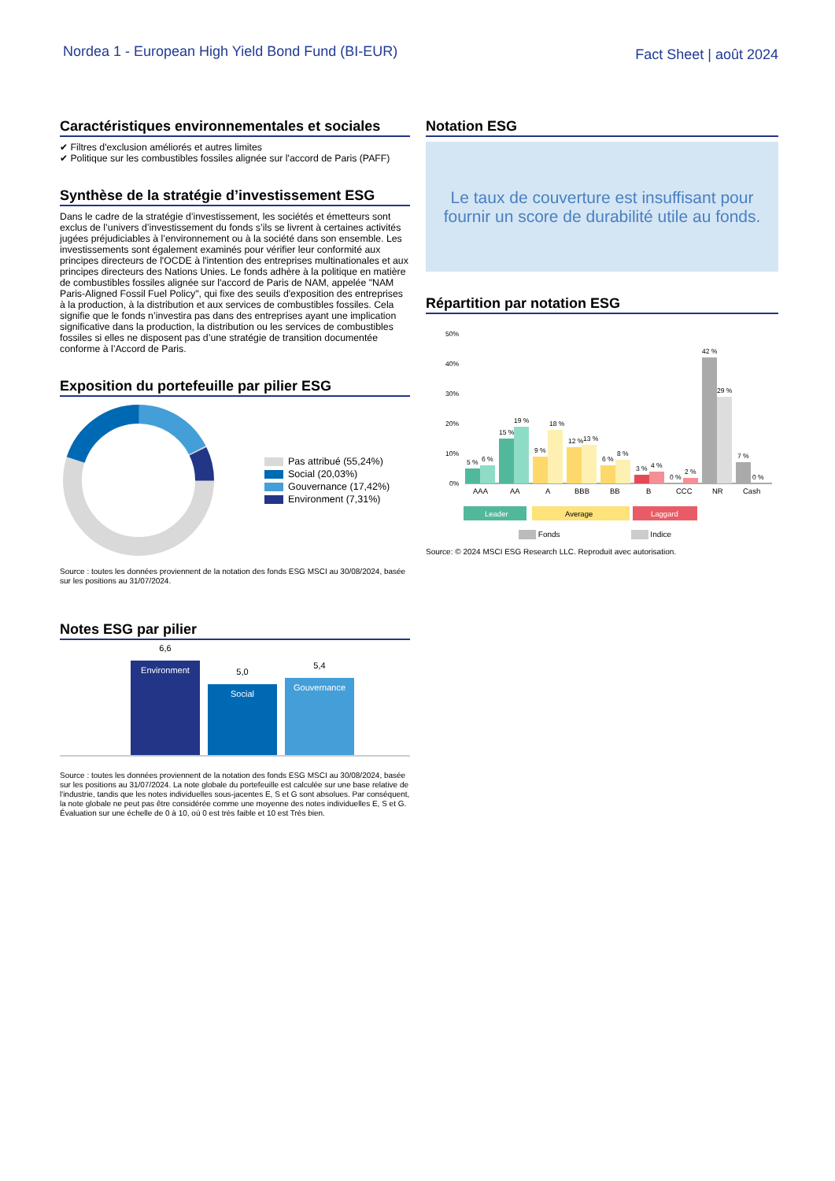Nordea 1 - European High Yield Bond Fund (BI-EUR)
Fact Sheet | août 2024
Caractéristiques environnementales et sociales
✔ Filtres d'exclusion améliorés et autres limites
✔ Politique sur les combustibles fossiles alignée sur l'accord de Paris (PAFF)
Synthèse de la stratégie d’investissement ESG
Dans le cadre de la stratégie d’investissement, les sociétés et émetteurs sont exclus de l’univers d’investissement du fonds s’ils se livrent à certaines activités jugées préjudiciables à l’environnement ou à la société dans son ensemble. Les investissements sont également examinés pour vérifier leur conformité aux principes directeurs de l'OCDE à l'intention des entreprises multinationales et aux principes directeurs des Nations Unies. Le fonds adhère à la politique en matière de combustibles fossiles alignée sur l'accord de Paris de NAM, appelée "NAM Paris-Aligned Fossil Fuel Policy", qui fixe des seuils d'exposition des entreprises à la production, à la distribution et aux services de combustibles fossiles. Cela signifie que le fonds n’investira pas dans des entreprises ayant une implication significative dans la production, la distribution ou les services de combustibles fossiles si elles ne disposent pas d’une stratégie de transition documentée conforme à l’Accord de Paris.
Exposition du portefeuille par pilier ESG
Pas attribué (55,24%)
Social (20,03%)
Gouvernance (17,42%)
Environment (7,31%)
Source : toutes les données proviennent de la notation des fonds ESG MSCI au 30/08/2024, basée sur les positions au 31/07/2024.
Notes ESG par pilier
6,6
Environment
5,0
Social
5,4
Gouvernance
Source : toutes les données proviennent de la notation des fonds ESG MSCI au 30/08/2024, basée sur les positions au 31/07/2024. La note globale du portefeuille est calculée sur une base relative de l'industrie, tandis que les notes individuelles sous-jacentes E, S et G sont absolues. Par conséquent, la note globale ne peut pas être considérée comme une moyenne des notes individuelles E, S et G. Évaluation sur une échelle de 0 à 10, où 0 est très faible et 10 est Très bien.
Notation ESG
Le taux de couverture est insuffisant pour
fournir un score de durabilité utile au fonds.
Répartition par notation ESG
50%
40%
30%
20%
10%
0%
5 %
6 %
15 %
19 %
9 %
18 %
12 %
13 %
6 %
8 %
3 %
4 %
0 %
2 %
42 %
29 %
7 %
0 %
AAA
AA
A
BBB
BB
B
CCC
NR
Cash
Leader
Average
Laggard
Fonds Indice
Source: © 2024 MSCI ESG Research LLC. Reproduit avec autorisation.